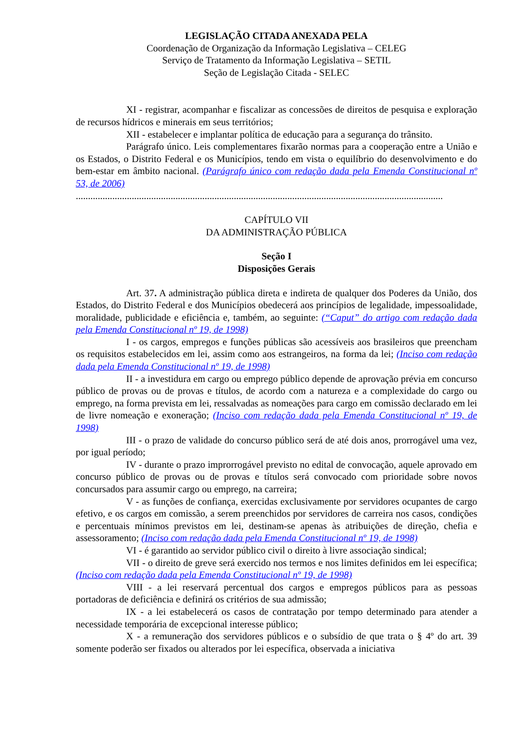LEGISLAÇÃO CITADA ANEXADA PELA
Coordenação de Organização da Informação Legislativa – CELEG
Serviço de Tratamento da Informação Legislativa – SETIL
Seção de Legislação Citada - SELEC
XI - registrar, acompanhar e fiscalizar as concessões de direitos de pesquisa e exploração de recursos hídricos e minerais em seus territórios;
XII - estabelecer e implantar política de educação para a segurança do trânsito.
Parágrafo único. Leis complementares fixarão normas para a cooperação entre a União e os Estados, o Distrito Federal e os Municípios, tendo em vista o equilíbrio do desenvolvimento e do bem-estar em âmbito nacional. (Parágrafo único com redação dada pela Emenda Constitucional nº 53, de 2006)
.......................................................................................................................................................
CAPÍTULO VII
DA ADMINISTRAÇÃO PÚBLICA
Seção I
Disposições Gerais
Art. 37. A administração pública direta e indireta de qualquer dos Poderes da União, dos Estados, do Distrito Federal e dos Municípios obedecerá aos princípios de legalidade, impessoalidade, moralidade, publicidade e eficiência e, também, ao seguinte: (“Caput” do artigo com redação dada pela Emenda Constitucional nº 19, de 1998)
I - os cargos, empregos e funções públicas são acessíveis aos brasileiros que preencham os requisitos estabelecidos em lei, assim como aos estrangeiros, na forma da lei; (Inciso com redação dada pela Emenda Constitucional nº 19, de 1998)
II - a investidura em cargo ou emprego público depende de aprovação prévia em concurso público de provas ou de provas e títulos, de acordo com a natureza e a complexidade do cargo ou emprego, na forma prevista em lei, ressalvadas as nomeações para cargo em comissão declarado em lei de livre nomeação e exoneração; (Inciso com redação dada pela Emenda Constitucional nº 19, de 1998)
III - o prazo de validade do concurso público será de até dois anos, prorrogável uma vez, por igual período;
IV - durante o prazo improrrogável previsto no edital de convocação, aquele aprovado em concurso público de provas ou de provas e títulos será convocado com prioridade sobre novos concursados para assumir cargo ou emprego, na carreira;
V - as funções de confiança, exercidas exclusivamente por servidores ocupantes de cargo efetivo, e os cargos em comissão, a serem preenchidos por servidores de carreira nos casos, condições e percentuais mínimos previstos em lei, destinam-se apenas às atribuições de direção, chefia e assessoramento; (Inciso com redação dada pela Emenda Constitucional nº 19, de 1998)
VI - é garantido ao servidor público civil o direito à livre associação sindical;
VII - o direito de greve será exercido nos termos e nos limites definidos em lei específica; (Inciso com redação dada pela Emenda Constitucional nº 19, de 1998)
VIII - a lei reservará percentual dos cargos e empregos públicos para as pessoas portadoras de deficiência e definirá os critérios de sua admissão;
IX - a lei estabelecerá os casos de contratação por tempo determinado para atender a necessidade temporária de excepcional interesse público;
X - a remuneração dos servidores públicos e o subsídio de que trata o § 4º do art. 39 somente poderão ser fixados ou alterados por lei específica, observada a iniciativa